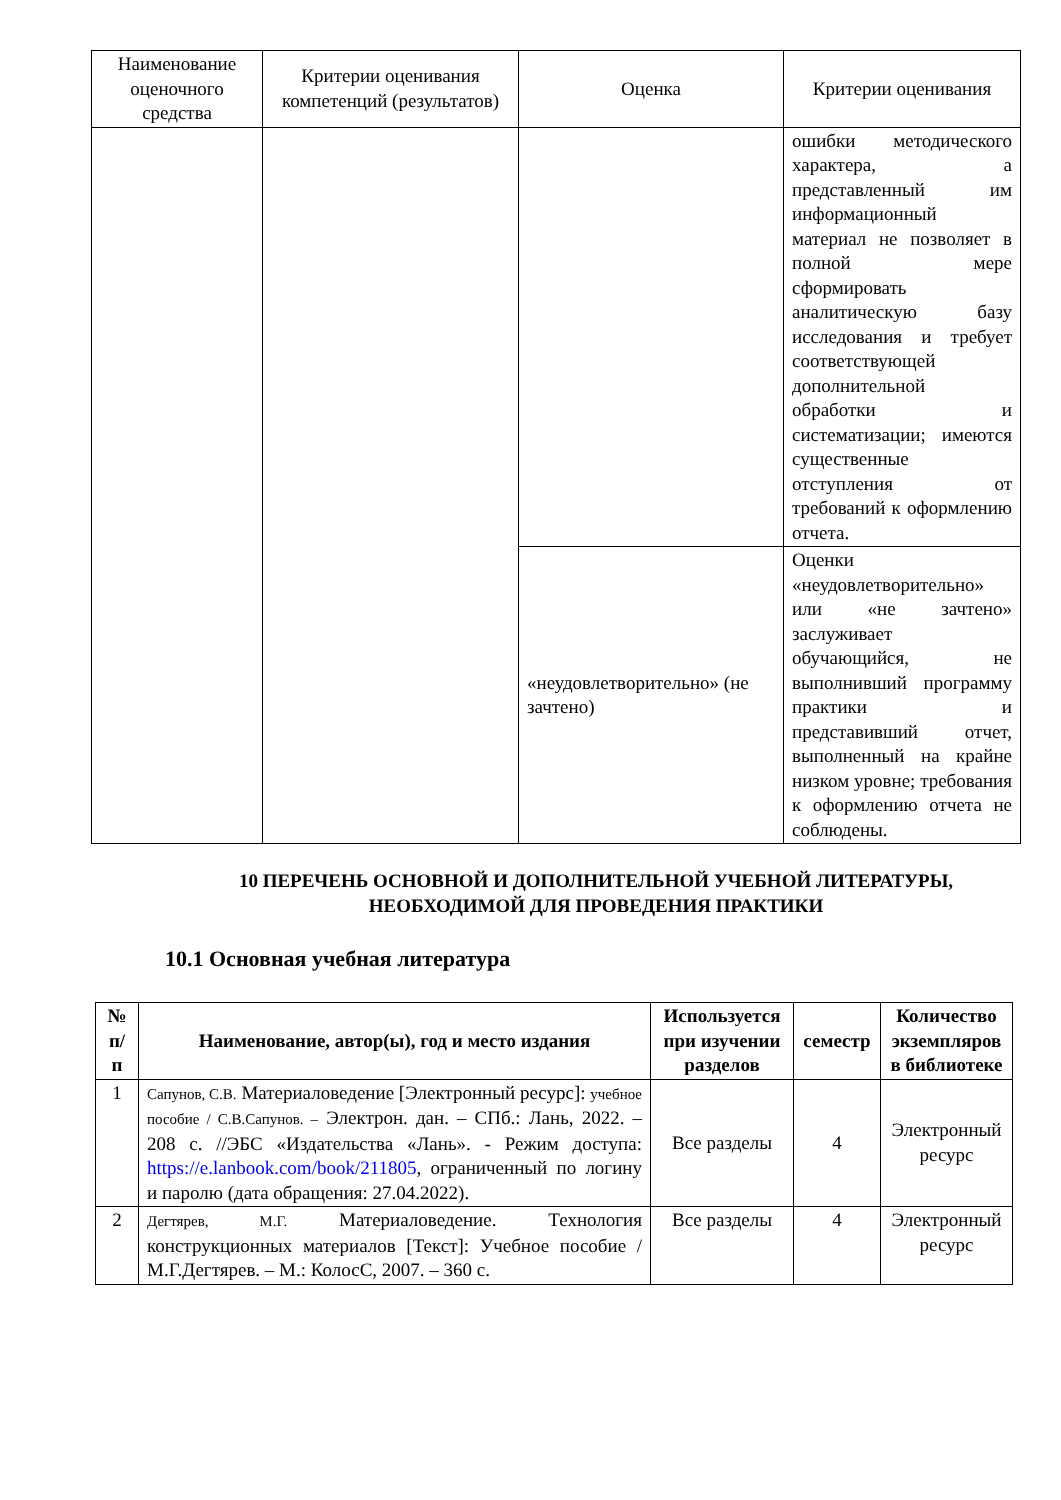| Наименование оценочного средства | Критерии оценивания компетенций (результатов) | Оценка | Критерии оценивания |
| | | | ошибки методического характера, а представленный им информационный материал не позволяет в полной мере сформировать аналитическую базу исследования и требует соответствующей дополнительной обработки и систематизации; имеются существенные отступления от требований к оформлению отчета. |
| | | «неудовлетворительно» (не зачтено) | Оценки «неудовлетворительно» или «не зачтено» заслуживает обучающийся, не выполнивший программу практики и представивший отчет, выполненный на крайне низком уровне; требования к оформлению отчета не соблюдены. |
10 ПЕРЕЧЕНЬ ОСНОВНОЙ И ДОПОЛНИТЕЛЬНОЙ УЧЕБНОЙ ЛИТЕРАТУРЫ, НЕОБХОДИМОЙ ДЛЯ ПРОВЕДЕНИЯ ПРАКТИКИ
10.1 Основная учебная литература
| № п/п | Наименование, автор(ы), год и место издания | Используется при изучении разделов | семестр | Количество экземпляров в библиотеке |
| --- | --- | --- | --- | --- |
| 1 | Сапунов, С.В. Материаловедение [Электронный ресурс]: учебное пособие / С.В.Сапунов. – Электрон. дан. – СПб.: Лань, 2022. – 208 с. //ЭБС «Издательства «Лань». - Режим доступа: https://e.lanbook.com/book/211805 , ограниченный по логину и паролю (дата обращения: 27.04.2022). | Все разделы | 4 | Электронный ресурс |
| 2 | Дегтярев, М.Г. Материаловедение. Технология конструкционных материалов [Текст]: Учебное пособие / М.Г.Дегтярев. – М.: КолосС, 2007. – 360 с. | Все разделы | 4 | Электронный ресурс |